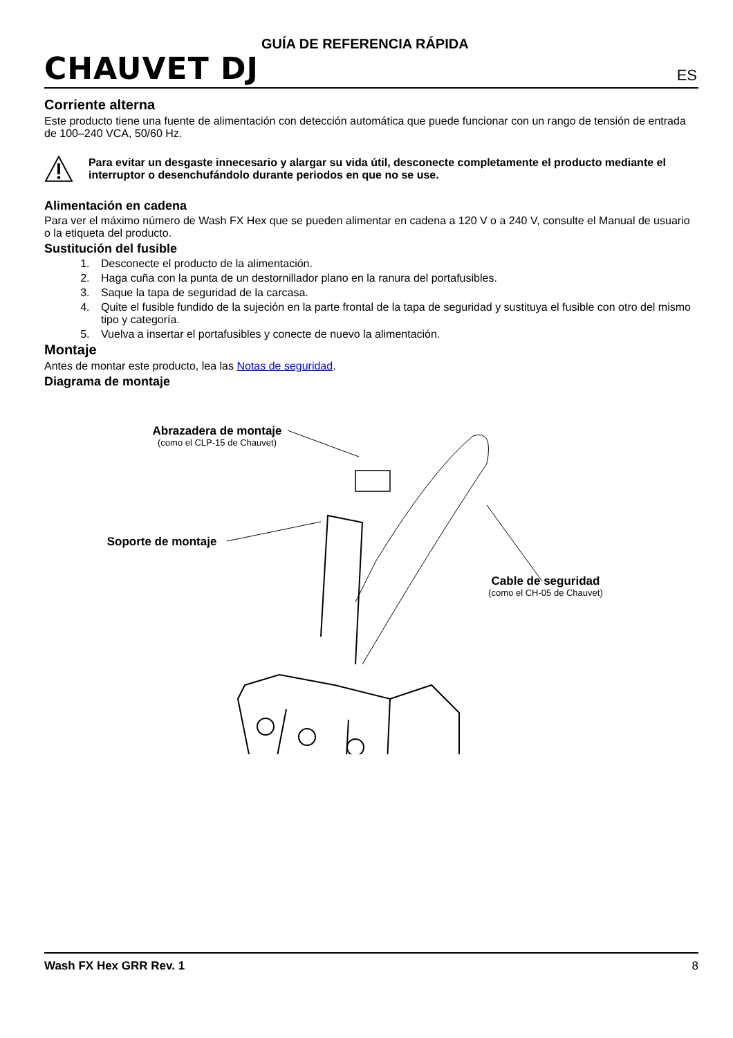CHAUVET DJ
GUÍA DE REFERENCIA RÁPIDA
ES
Corriente alterna
Este producto tiene una fuente de alimentación con detección automática que puede funcionar con un rango de tensión de entrada de 100–240 VCA, 50/60 Hz.
Para evitar un desgaste innecesario y alargar su vida útil, desconecte completamente el producto mediante el interruptor o desenchufándolo durante periodos en que no se use.
Alimentación en cadena
Para ver el máximo número de Wash FX Hex que se pueden alimentar en cadena a 120 V o a 240 V, consulte el Manual de usuario o la etiqueta del producto.
Sustitución del fusible
1. Desconecte el producto de la alimentación.
2. Haga cuña con la punta de un destornillador plano en la ranura del portafusibles.
3. Saque la tapa de seguridad de la carcasa.
4. Quite el fusible fundido de la sujeción en la parte frontal de la tapa de seguridad y sustituya el fusible con otro del mismo tipo y categoría.
5. Vuelva a insertar el portafusibles y conecte de nuevo la alimentación.
Montaje
Antes de montar este producto, lea las Notas de seguridad.
Diagrama de montaje
Abrazadera de montaje
(como el CLP-15 de Chauvet)
Soporte de montaje
Cable de seguridad
(como el CH-05 de Chauvet)
Wash FX Hex GRR Rev. 1 8